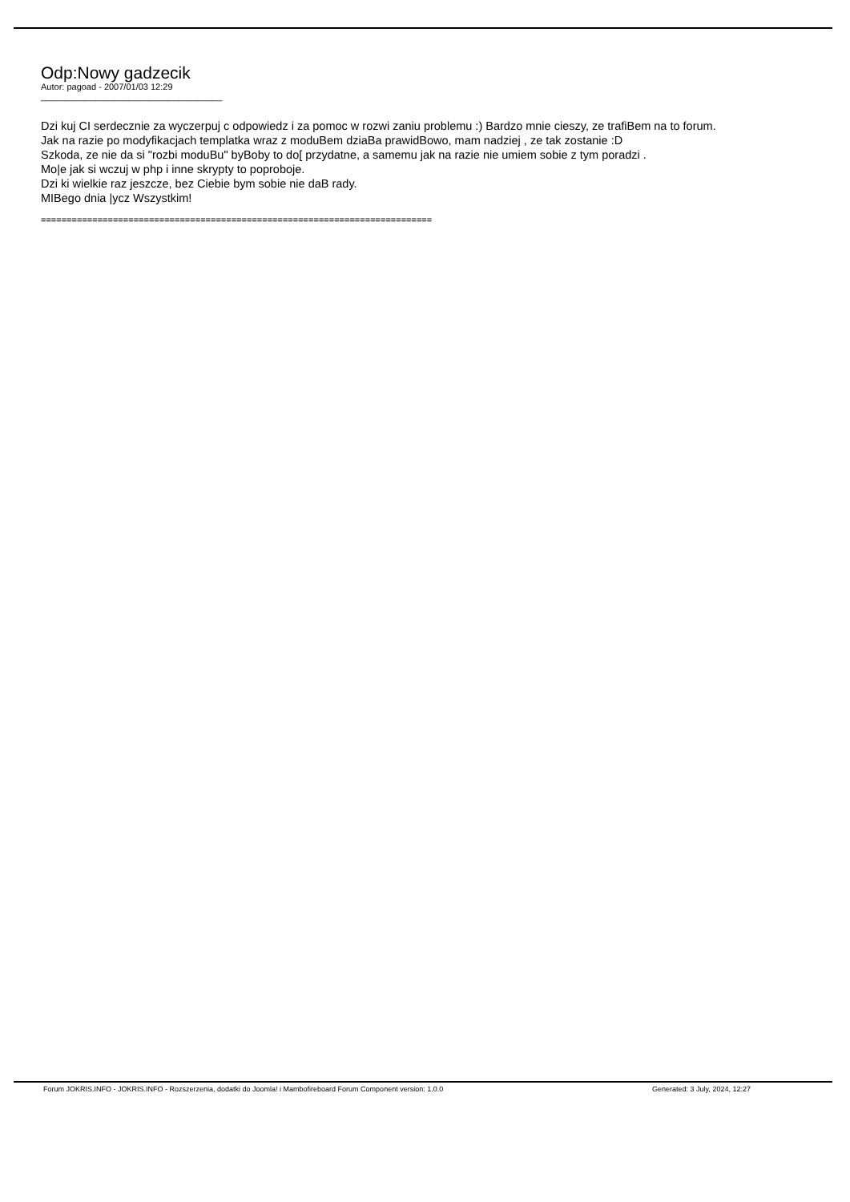Odp:Nowy gadzecik
Autor: pagoad - 2007/01/03 12:29
_____________________________________
Dzi kuj CI serdecznie za wyczerpuj c odpowiedz i za pomoc w rozwi zaniu problemu :) Bardzo mnie cieszy, ze trafiBem na to forum.
Jak na razie po modyfikacjach templatka wraz z moduBem dziaBa prawidBowo, mam nadziej , ze tak zostanie :D
Szkoda, ze nie da si "rozbi moduBu" byBoby to do[ przydatne, a samemu jak na razie nie umiem sobie z tym poradzi .
Mo|e jak si wczuj w php i inne skrypty to poproboje.
Dzi ki wielkie raz jeszcze, bez Ciebie bym sobie nie daB rady.
MIBego dnia |ycz Wszystkim!
============================================================================
Forum JOKRIS.INFO - JOKRIS.INFO - Rozszerzenia, dodatki do Joomla! i Mambofireboard Forum Component version: 1.0.0 Generated: 3 July, 2024, 12:27